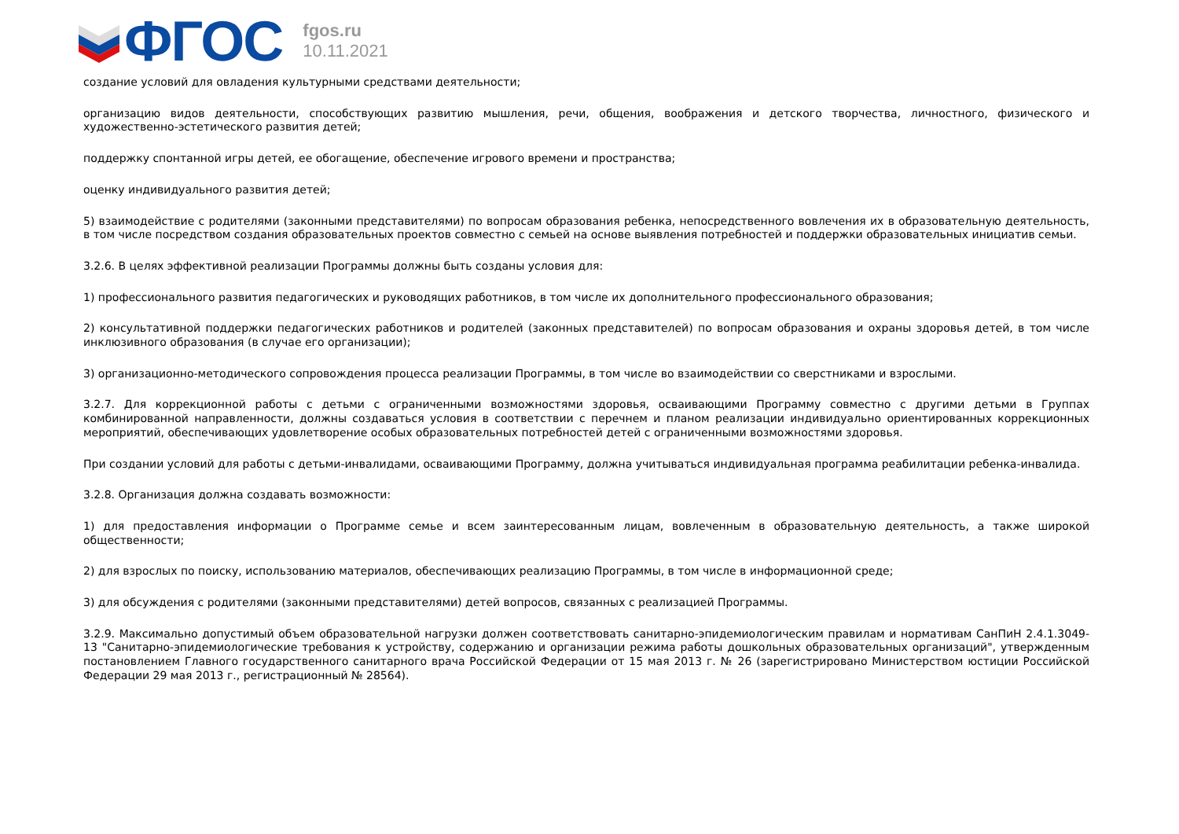ФГОС
fgos.ru
10.11.2021
создание условий для овладения культурными средствами деятельности;
организацию видов деятельности, способствующих развитию мышления, речи, общения, воображения и детского творчества, личностного, физического и художественно-эстетического развития детей;
поддержку спонтанной игры детей, ее обогащение, обеспечение игрового времени и пространства;
оценку индивидуального развития детей;
5) взаимодействие с родителями (законными представителями) по вопросам образования ребенка, непосредственного вовлечения их в образовательную деятельность, в том числе посредством создания образовательных проектов совместно с семьей на основе выявления потребностей и поддержки образовательных инициатив семьи.
3.2.6. В целях эффективной реализации Программы должны быть созданы условия для:
1) профессионального развития педагогических и руководящих работников, в том числе их дополнительного профессионального образования;
2) консультативной поддержки педагогических работников и родителей (законных представителей) по вопросам образования и охраны здоровья детей, в том числе инклюзивного образования (в случае его организации);
3) организационно-методического сопровождения процесса реализации Программы, в том числе во взаимодействии со сверстниками и взрослыми.
3.2.7. Для коррекционной работы с детьми с ограниченными возможностями здоровья, осваивающими Программу совместно с другими детьми в Группах комбинированной направленности, должны создаваться условия в соответствии с перечнем и планом реализации индивидуально ориентированных коррекционных мероприятий, обеспечивающих удовлетворение особых образовательных потребностей детей с ограниченными возможностями здоровья.
При создании условий для работы с детьми-инвалидами, осваивающими Программу, должна учитываться индивидуальная программа реабилитации ребенка-инвалида.
3.2.8. Организация должна создавать возможности:
1) для предоставления информации о Программе семье и всем заинтересованным лицам, вовлеченным в образовательную деятельность, а также широкой общественности;
2) для взрослых по поиску, использованию материалов, обеспечивающих реализацию Программы, в том числе в информационной среде;
3) для обсуждения с родителями (законными представителями) детей вопросов, связанных с реализацией Программы.
3.2.9. Максимально допустимый объем образовательной нагрузки должен соответствовать санитарно-эпидемиологическим правилам и нормативам СанПиН 2.4.1.3049-13 "Санитарно-эпидемиологические требования к устройству, содержанию и организации режима работы дошкольных образовательных организаций", утвержденным постановлением Главного государственного санитарного врача Российской Федерации от 15 мая 2013 г. № 26 (зарегистрировано Министерством юстиции Российской Федерации 29 мая 2013 г., регистрационный № 28564).